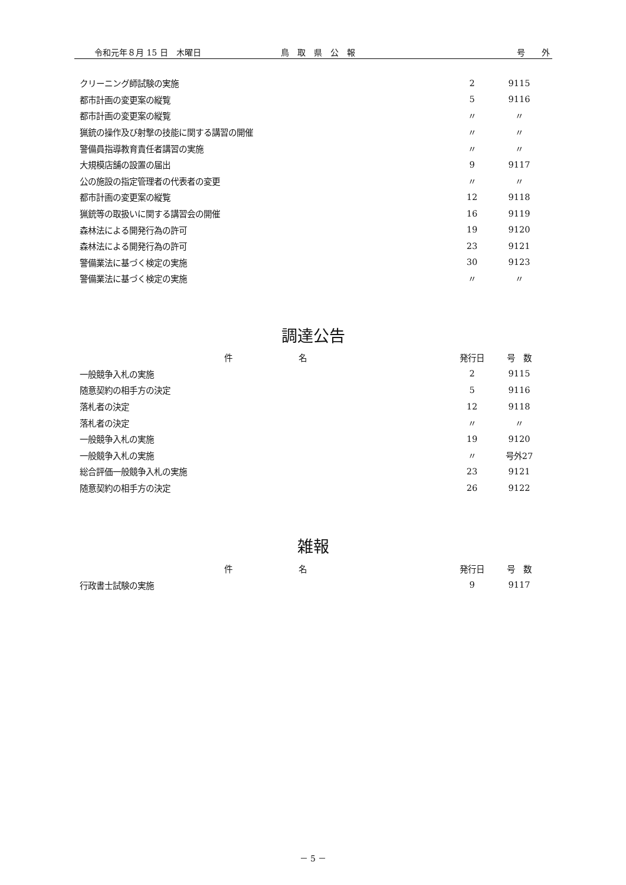令和元年８月 15 日　木曜日 鳥　取　県　公　報 号　　外
| クリーニング師試験の実施 | 2 | 9115 |
| 都市計画の変更案の縦覧 | 5 | 9116 |
| 都市計画の変更案の縦覧 | 〃 | 〃 |
| 猟銃の操作及び射撃の技能に関する講習の開催 | 〃 | 〃 |
| 警備員指導教育責任者講習の実施 | 〃 | 〃 |
| 大規模店舗の設置の届出 | 9 | 9117 |
| 公の施設の指定管理者の代表者の変更 | 〃 | 〃 |
| 都市計画の変更案の縦覧 | 12 | 9118 |
| 猟銃等の取扱いに関する講習会の開催 | 16 | 9119 |
| 森林法による開発行為の許可 | 19 | 9120 |
| 森林法による開発行為の許可 | 23 | 9121 |
| 警備業法に基づく検定の実施 | 30 | 9123 |
| 警備業法に基づく検定の実施 | 〃 | 〃 |
調達公告
| 件 名 | 発行日 | 号 数 |
| --- | --- | --- |
| 一般競争入札の実施 | 2 | 9115 |
| 随意契約の相手方の決定 | 5 | 9116 |
| 落札者の決定 | 12 | 9118 |
| 落札者の決定 | 〃 | 〃 |
| 一般競争入札の実施 | 19 | 9120 |
| 一般競争入札の実施 | 〃 | 号外27 |
| 総合評価一般競争入札の実施 | 23 | 9121 |
| 随意契約の相手方の決定 | 26 | 9122 |
雑報
| 件 名 | 発行日 | 号 数 |
| --- | --- | --- |
| 行政書士試験の実施 | 9 | 9117 |
－ 5 －